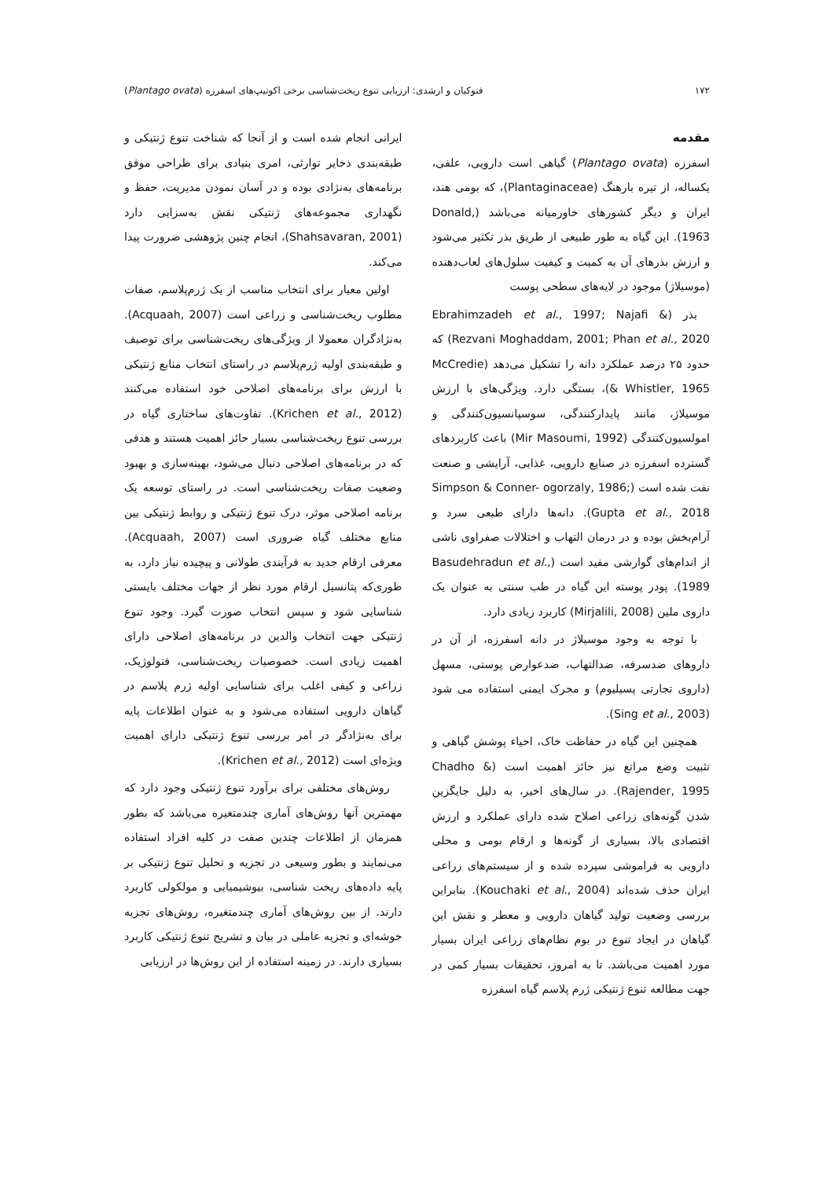۱۷۲ فتوکیان و ارشدی: ارزیابی تنوع ریخت‌شناسی برخی اکوتیپ‌های اسفرزه (Plantago ovata)
مقدمه
اسفرزه (Plantago ovata) گیاهی است دارویی، علفی، یکساله، از تیره بارهنگ (Plantaginaceae)، که بومی هند، ایران و دیگر کشورهای خاورمیانه می‌باشد (Donald, 1963). این گیاه به طور طبیعی از طریق بذر تکثیر می‌شود و ارزش بذرهای آن به کمیت و کیفیت سلول‌های لعاب‌دهنده (موسیلاژ) موجود در لایه‌های سطحی پوست
بذر (Ebrahimzadeh et al., 1997; Najafi & Rezvani Moghaddam, 2001; Phan et al., 2020) که حدود ۲۵ درصد عملکرد دانه را تشکیل می‌دهد (McCredie & Whistler, 1965)، بستگی دارد. ویژگی‌های با ارزش موسیلاژ، مانند پایدارکنندگی، سوسپانسیون‌کنندگی و امولسیون‌کنندگی (Mir Masoumi, 1992) باعث کاربردهای گسترده اسفرزه در صنایع دارویی، غذایی، آرایشی و صنعت نفت شده است (Simpson & Conner- ogorzaly, 1986; Gupta et al., 2018). دانه‌ها دارای طبعی سرد و آرام‌بخش بوده و در درمان التهاب و اختلالات صفراوی ناشی از اندام‌های گوارشی مفید است (Basudehradun et al., 1989). پودر پوسته این گیاه در طب سنتی به عنوان یک داروی ملین (Mirjalili, 2008) کاربرد زیادی دارد.
با توجه به وجود موسیلاژ در دانه اسفرزه، از آن در داروهای ضدسرفه، ضدالتهاب، ضدعوارض پوستی، مسهل (داروی تجارتی پسیلیوم) و محرک ایمنی استفاده می شود (Sing et al., 2003).
همچنین این گیاه در حفاظت خاک، احیاء پوشش گیاهی و تثبیت وضع مراتع نیز حائز اهمیت است (Chadho & Rajender, 1995). در سال‌های اخیر، به دلیل جایگزین شدن گونه‌های زراعی اصلاح شده دارای عملکرد و ارزش اقتصادی بالا، بسیاری از گونه‌ها و ارقام بومی و محلی دارویی به فراموشی سپرده شده و از سیستم‌های زراعی ایران حذف شده‌اند (Kouchaki et al., 2004). بنابراین بررسی وضعیت تولید گیاهان دارویی و معطر و نقش این گیاهان در ایجاد تنوع در بوم نظام‌های زراعی ایران بسیار مورد اهمیت می‌باشد. تا به امروز، تحقیقات بسیار کمی در جهت مطالعه تنوع ژنتیکی ژرم پلاسم گیاه اسفرزه
ایرانی انجام شده است و از آنجا که شناخت تنوع ژنتیکی و طبقه‌بندی ذخایر توارثی، امری بنیادی برای طراحی موفق برنامه‌های به‌نژادی بوده و در آسان نمودن مدیریت، حفظ و نگهداری مجموعه‌های ژنتیکی نقش به‌سزایی دارد (Shahsavaran, 2001)، انجام چنین پژوهشی ضرورت پیدا می‌کند.
اولین معیار برای انتخاب مناسب از یک ژرم‌پلاسم، صفات مطلوب ریخت‌شناسی و زراعی است (Acquaah, 2007). به‌نژادگران معمولا از ویژگی‌های ریخت‌شناسی برای توصیف و طبقه‌بندی اولیه ژرم‌پلاسم در راستای انتخاب منابع ژنتیکی با ارزش برای برنامه‌های اصلاحی خود استفاده می‌کنند (Krichen et al., 2012). تفاوت‌های ساختاری گیاه در بررسی تنوع ریخت‌شناسی بسیار حائز اهمیت هستند و هدفی که در برنامه‌های اصلاحی دنبال می‌شود، بهینه‌سازی و بهبود وضعیت صفات ریخت‌شناسی است. در راستای توسعه یک برنامه اصلاحی موثر، درک تنوع ژنتیکی و روابط ژنتیکی بین منابع مختلف گیاه ضروری است (Acquaah, 2007). معرفی ارقام جدید به فرآیندی طولانی و پیچیده نیاز دارد، به طوری‌که پتانسیل ارقام مورد نظر از جهات مختلف بایستی شناسایی شود و سپس انتخاب صورت گیرد. وجود تنوع ژنتیکی جهت انتخاب والدین در برنامه‌های اصلاحی دارای اهمیت زیادی است. خصوصیات ریخت‌شناسی، فنولوژیک، زراعی و کیفی اغلب برای شناسایی اولیه ژرم پلاسم در گیاهان دارویی استفاده می‌شود و به عنوان اطلاعات پایه برای به‌نژادگر در امر بررسی تنوع ژنتیکی دارای اهمیت ویژه‌ای است (Krichen et al., 2012).
روش‌های مختلفی برای برآورد تنوع ژنتیکی وجود دارد که مهمترین آنها روش‌های آماری چندمتغیره می‌باشد که بطور همزمان از اطلاعات چندین صفت در کلیه افراد استفاده می‌نمایند و بطور وسیعی در تجزیه و تحلیل تنوع ژنتیکی بر پایه داده‌های ریخت شناسی، بیوشیمیایی و مولکولی کاربرد دارند. از بین روش‌های آماری چندمتغیره، روش‌های تجزیه خوشه‌ای و تجزیه عاملی در بیان و تشریح تنوع ژنتیکی کاربرد بسیاری دارند. در زمینه استفاده از این روش‌ها در ارزیابی